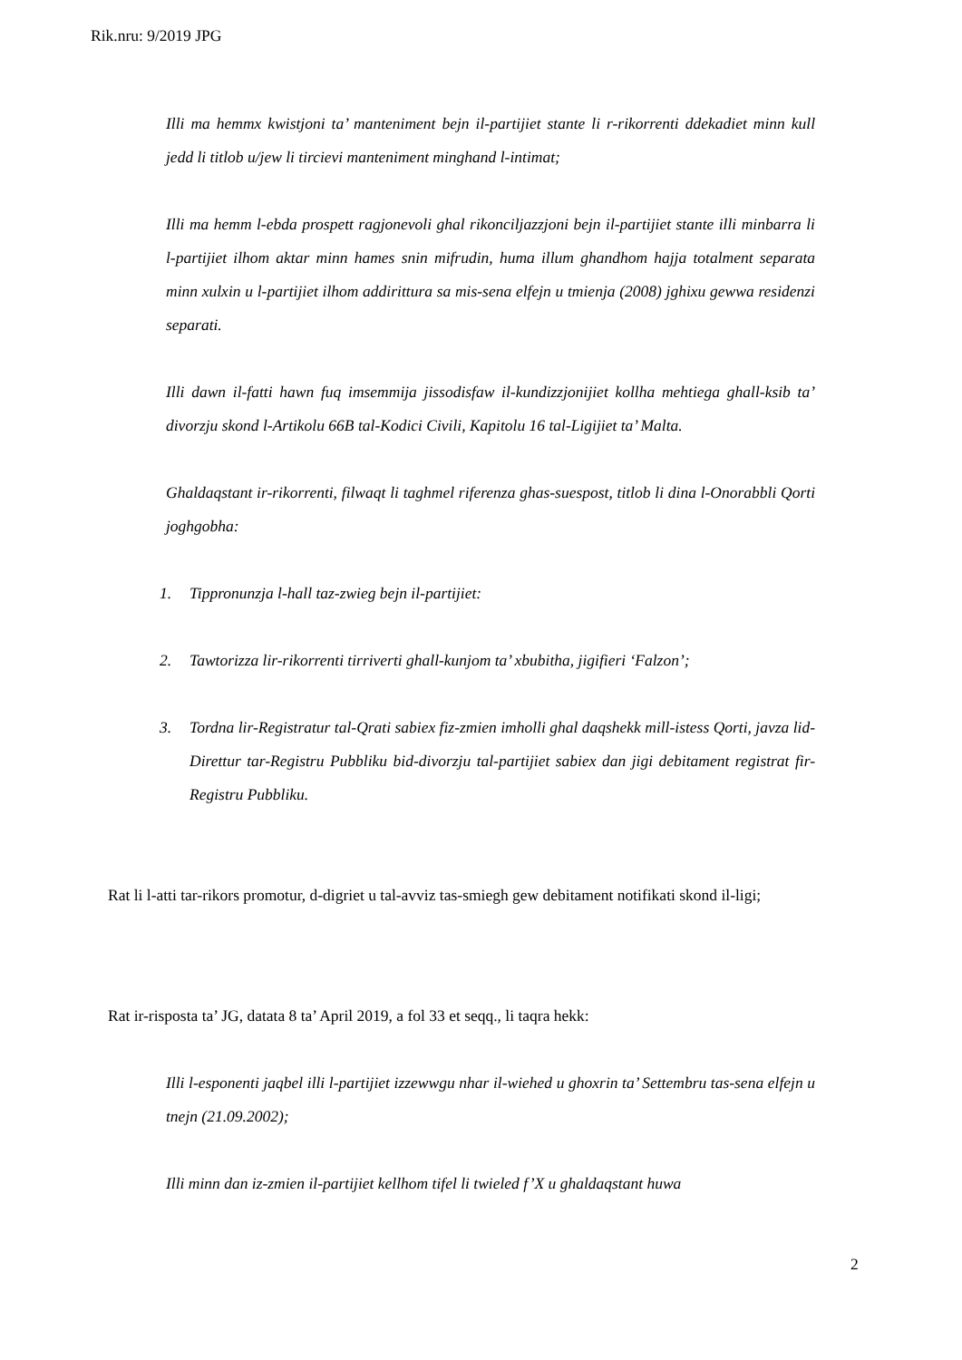Rik.nru: 9/2019 JPG
Illi ma hemmx kwistjoni ta’ manteniment bejn il-partijiet stante li r-rikorrenti ddekadiet minn kull jedd li titlob u/jew li tircievi manteniment minghand l-intimat;
Illi ma hemm l-ebda prospett ragjonevoli ghal rikonciljazzjoni bejn il-partijiet stante illi minbarra li l-partijiet ilhom aktar minn hames snin mifrudin, huma illum ghandhom hajja totalment separata minn xulxin u l-partijiet ilhom addirittura sa mis-sena elfejn u tmienja (2008) jghixu gewwa residenzi separati.
Illi dawn il-fatti hawn fuq imsemmija jissodisfaw il-kundizzjonijiet kollha mehtiega ghall-ksib ta’ divorzju skond l-Artikolu 66B tal-Kodici Civili, Kapitolu 16 tal-Ligijiet ta’ Malta.
Ghaldaqstant ir-rikorrenti, filwaqt li taghmel riferenza ghas-suespost, titlob li dina l-Onorabbli Qorti joghgobha:
1. Tippronunzja l-hall taz-zwieg bejn il-partijiet:
2. Tawtorizza lir-rikorrenti tirriverti ghall-kunjom ta’ xbubitha, jigifieri ‘Falzon’;
3. Tordna lir-Registratur tal-Qrati sabiex fiz-zmien imholli ghal daqshekk mill-istess Qorti, javza lid-Direttur tar-Registru Pubbliku bid-divorzju tal-partijiet sabiex dan jigi debitament registrat fir-Registru Pubbliku.
Rat li l-atti tar-rikors promotur, d-digriet u tal-avviz tas-smiegh gew debitament notifikati skond il-ligi;
Rat ir-risposta ta’ JG, datata 8 ta’ April 2019, a fol 33 et seqq., li taqra hekk:
Illi l-esponenti jaqbel illi l-partijiet izzewwgu nhar il-wiehed u ghoxrin ta’ Settembru tas-sena elfejn u tnejn (21.09.2002);
Illi minn dan iz-zmien il-partijiet kellhom tifel li twieled f’X u ghaldaqstant huwa
2